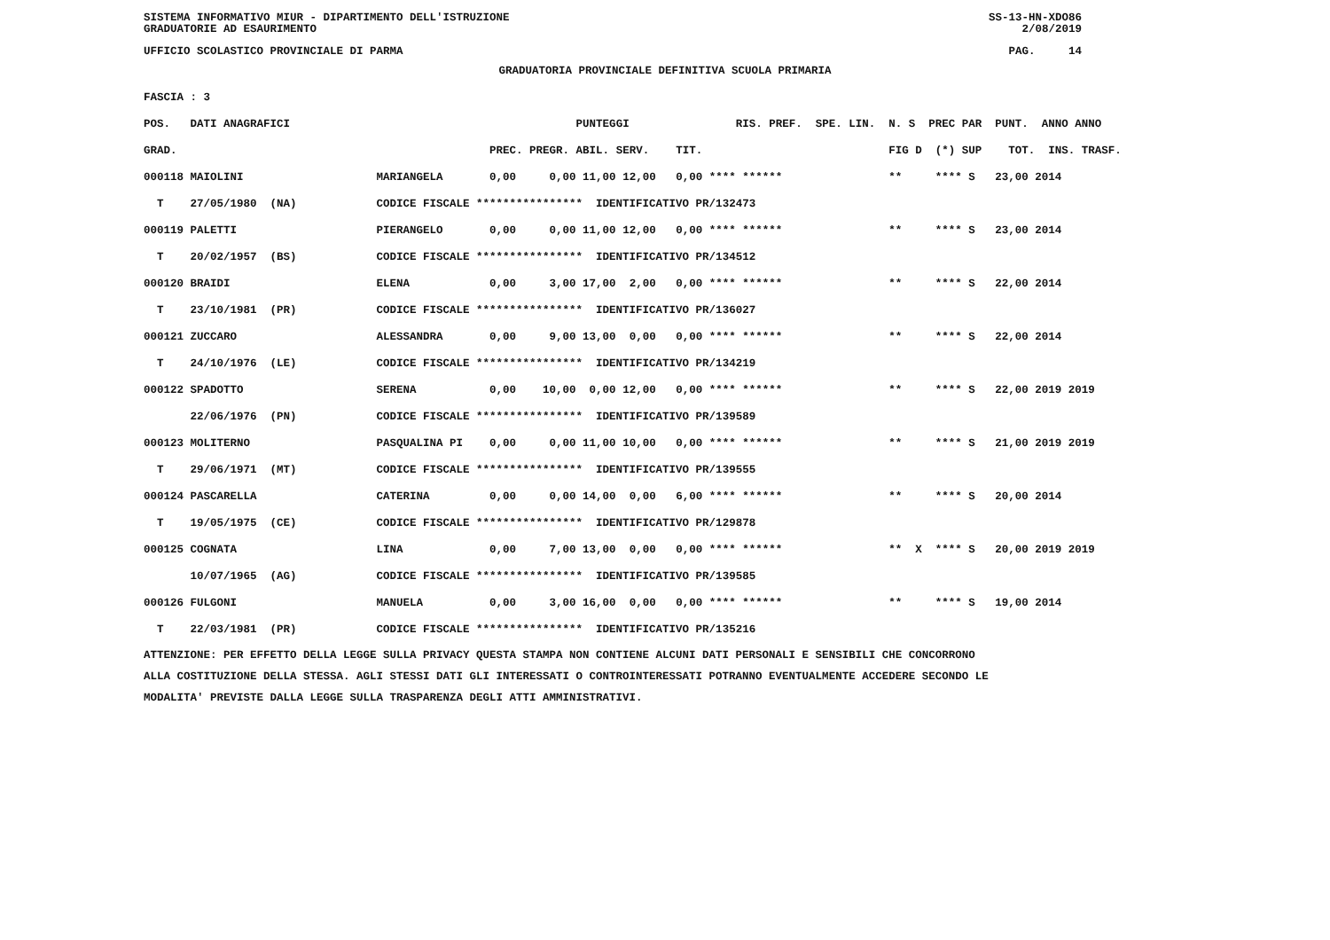SISTEMA INFORMATIVO MIUR - DIPARTIMENTO DELL'ISTRUZIONE
GRADUATORIE AD ESAURIMENTO
SS-13-HN-XDO86
2/08/2019
UFFICIO SCOLASTICO PROVINCIALE DI PARMA
PAG. 14
GRADUATORIA PROVINCIALE DEFINITIVA SCUOLA PRIMARIA
FASCIA : 3
| POS. | DATI ANAGRAFICI | | | PUNTEGGI | RIS. PREF. SPE. LIN. | N. S PREC PAR | PUNT. ANNO ANNO |
| --- | --- | --- | --- | --- | --- | --- | --- |
| GRAD. | | | PREC. | PREGR. ABIL. SERV. TIT. | | FIG D (*) SUP | TOT. INS. TRASF. |
| 000118 | MAIOLINI | MARIANGELA | 0,00 | 0,00 11,00 12,00 0,00 | **** ****** | ** **** S | 23,00 2014 |
| T | 27/05/1980 (NA) | CODICE FISCALE **************** IDENTIFICATIVO PR/132473 | | | | | |
| 000119 | PALETTI | PIERANGELO | 0,00 | 0,00 11,00 12,00 0,00 | **** ****** | ** **** S | 23,00 2014 |
| T | 20/02/1957 (BS) | CODICE FISCALE **************** IDENTIFICATIVO PR/134512 | | | | | |
| 000120 | BRAIDI | ELENA | 0,00 | 3,00 17,00 2,00 0,00 | **** ****** | ** **** S | 22,00 2014 |
| T | 23/10/1981 (PR) | CODICE FISCALE **************** IDENTIFICATIVO PR/136027 | | | | | |
| 000121 | ZUCCARO | ALESSANDRA | 0,00 | 9,00 13,00 0,00 0,00 | **** ****** | ** **** S | 22,00 2014 |
| T | 24/10/1976 (LE) | CODICE FISCALE **************** IDENTIFICATIVO PR/134219 | | | | | |
| 000122 | SPADOTTO | SERENA | 0,00 | 10,00 0,00 12,00 0,00 | **** ****** | ** **** S | 22,00 2019 2019 |
| | 22/06/1976 (PN) | CODICE FISCALE **************** IDENTIFICATIVO PR/139589 | | | | | |
| 000123 | MOLITERNO | PASQUALINA PI | 0,00 | 0,00 11,00 10,00 0,00 | **** ****** | ** **** S | 21,00 2019 2019 |
| T | 29/06/1971 (MT) | CODICE FISCALE **************** IDENTIFICATIVO PR/139555 | | | | | |
| 000124 | PASCARELLA | CATERINA | 0,00 | 0,00 14,00 0,00 6,00 | **** ****** | ** **** S | 20,00 2014 |
| T | 19/05/1975 (CE) | CODICE FISCALE **************** IDENTIFICATIVO PR/129878 | | | | | |
| 000125 | COGNATA | LINA | 0,00 | 7,00 13,00 0,00 0,00 | **** ****** | ** X **** S | 20,00 2019 2019 |
| | 10/07/1965 (AG) | CODICE FISCALE **************** IDENTIFICATIVO PR/139585 | | | | | |
| 000126 | FULGONI | MANUELA | 0,00 | 3,00 16,00 0,00 0,00 | **** ****** | ** **** S | 19,00 2014 |
| T | 22/03/1981 (PR) | CODICE FISCALE **************** IDENTIFICATIVO PR/135216 | | | | | |
ATTENZIONE: PER EFFETTO DELLA LEGGE SULLA PRIVACY QUESTA STAMPA NON CONTIENE ALCUNI DATI PERSONALI E SENSIBILI CHE CONCORRONO ALLA COSTITUZIONE DELLA STESSA. AGLI STESSI DATI GLI INTERESSATI O CONTROINTERESSATI POTRANNO EVENTUALMENTE ACCEDERE SECONDO LE MODALITA' PREVISTE DALLA LEGGE SULLA TRASPARENZA DEGLI ATTI AMMINISTRATIVI.